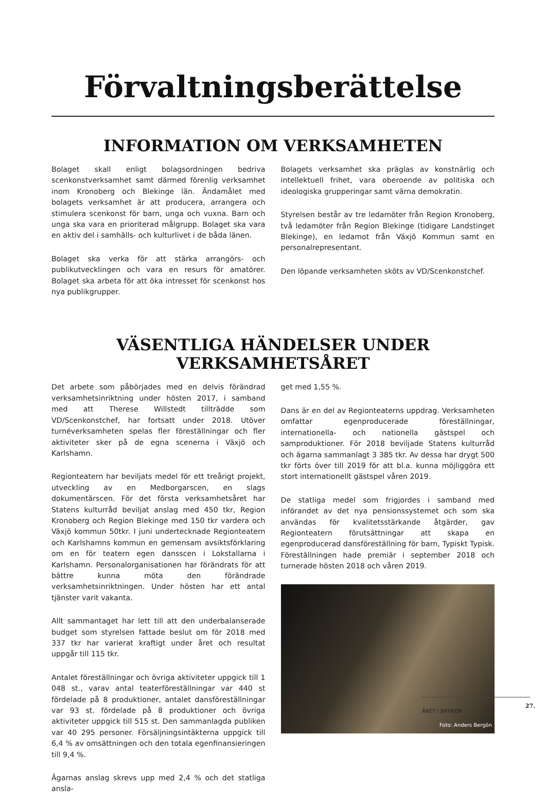Förvaltningsberättelse
INFORMATION OM VERKSAMHETEN
Bolaget skall enligt bolagsordningen bedriva scenkonstverksamhet samt därmed förenlig verksamhet inom Kronoberg och Blekinge län. Ändamålet med bolagets verksamhet är att producera, arrangera och stimulera scenkonst för barn, unga och vuxna. Barn och unga ska vara en prioriterad målgrupp. Bolaget ska vara en aktiv del i samhälls- och kulturlivet i de båda länen.
Bolaget ska verka för att stärka arrangörs- och publikutvecklingen och vara en resurs för amatörer. Bolaget ska arbeta för att öka intresset för scenkonst hos nya publikgrupper.
Bolagets verksamhet ska präglas av konstnärlig och intellektuell frihet, vara oberoende av politiska och ideologiska grupperingar samt värna demokratin.
Styrelsen består av tre ledamöter från Region Kronoberg, två ledamöter från Region Blekinge (tidigare Landstinget Blekinge), en ledamot från Växjö Kommun samt en personalrepresentant.
Den löpande verksamheten sköts av VD/Scenkonstchef.
VÄSENTLIGA HÄNDELSER UNDER VERKSAMHETSÅRET
Det arbete som påbörjades med en delvis förändrad verksamhetsinriktning under hösten 2017, i samband med att Therese Willstedt tillträdde som VD/Scenkonstchef, har fortsatt under 2018. Utöver turnéverksamheten spelas fler föreställningar och fler aktiviteter sker på de egna scenerna i Växjö och Karlshamn.
Regionteatern har beviljats medel för ett treårigt projekt, utveckling av en Medborgarscen, en slags dokumentärscen. För det första verksamhetsåret har Statens kulturråd beviljat anslag med 450 tkr, Region Kronoberg och Region Blekinge med 150 tkr vardera och Växjö kommun 50tkr. I juni undertecknade Regionteatern och Karlshamns kommun en gemensam avsiktsförklaring om en för teatern egen dansscen i Lokstallarna i Karlshamn. Personalorganisationen har förändrats för att bättre kunna möta den förändrade verksamhetsinriktningen. Under hösten har ett antal tjänster varit vakanta.
Allt sammantaget har lett till att den underbalanserade budget som styrelsen fattade beslut om för 2018 med 337 tkr har varierat kraftigt under året och resultat uppgår till 115 tkr.
Antalet föreställningar och övriga aktiviteter uppgick till 1 048 st., varav antal teaterföreställningar var 440 st fördelade på 8 produktioner, antalet dansföreställningar var 93 st. fördelade på 8 produktioner och övriga aktiviteter uppgick till 515 st. Den sammanlagda publiken var 40 295 personer. Försäljningsintäkterna uppgick till 6,4 % av omsättningen och den totala egenfinansieringen till 9,4 %.
Ägarnas anslag skrevs upp med 2,4 % och det statliga ansla-
get med 1,55 %.
Dans är en del av Regionteaterns uppdrag. Verksamheten omfattar egenproducerade föreställningar, internationella- och nationella gästspel och samproduktioner. För 2018 beviljade Statens kulturråd och ägarna sammanlagt 3 385 tkr. Av dessa har drygt 500 tkr förts över till 2019 för att bl.a. kunna möjliggöra ett stort internationellt gästspel våren 2019.
De statliga medel som frigjordes i samband med införandet av det nya pensionssystemet och som ska användas för kvalitetsstärkande åtgärder, gav Regionteatern förutsättningar att skapa en egenproducerad dansföreställning för barn, Typiskt Typisk. Föreställningen hade premiär i september 2018 och turnerade hösten 2018 och våren 2019.
Foto: Anders Bergön
27.
ÅRET I SIFFROR